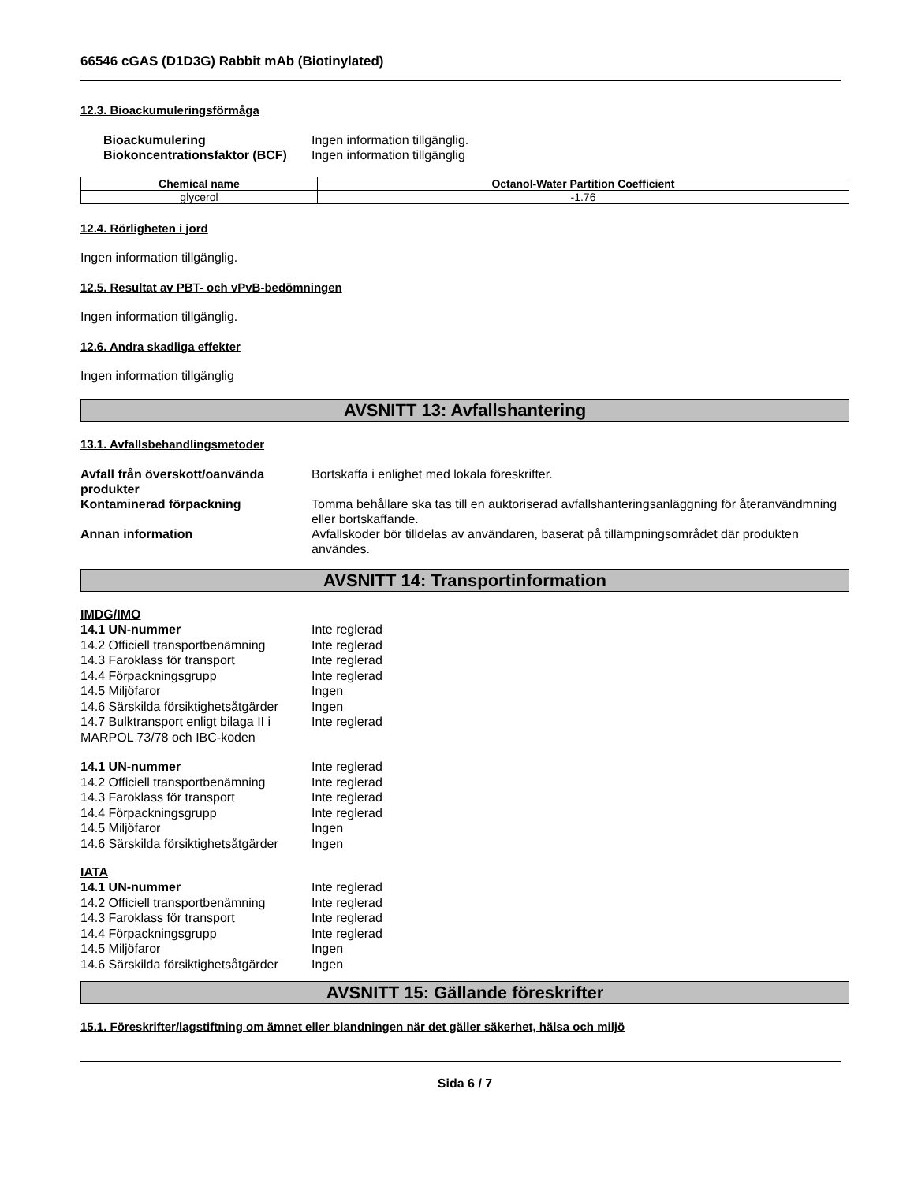66546 cGAS (D1D3G) Rabbit mAb (Biotinylated)
12.3. Bioackumuleringsförmåga
Bioackumulering Ingen information tillgänglig. Biokoncentrationsfaktor (BCF) Ingen information tillgänglig
| Chemical name | Octanol-Water Partition Coefficient |
| --- | --- |
| glycerol | -1.76 |
12.4. Rörligheten i jord
Ingen information tillgänglig.
12.5. Resultat av PBT- och vPvB-bedömningen
Ingen information tillgänglig.
12.6. Andra skadliga effekter
Ingen information tillgänglig
AVSNITT 13: Avfallshantering
13.1. Avfallsbehandlingsmetoder
Avfall från överskott/oanvända produkter Bortskaffa i enlighet med lokala föreskrifter. Kontaminerad förpackning Tomma behållare ska tas till en auktoriserad avfallshanteringsanläggning för återanvändmning eller bortskaffande. Annan information Avfallskoder bör tilldelas av användaren, baserat på tillämpningsområdet där produkten användes.
AVSNITT 14: Transportinformation
IMDG/IMO
14.1 UN-nummer Inte reglerad 14.2 Officiell transportbenämning Inte reglerad 14.3 Faroklass för transport Inte reglerad 14.4 Förpackningsgrupp Inte reglerad 14.5 Miljöfaror Ingen 14.6 Särskilda försiktighetsåtgärder Ingen 14.7 Bulktransport enligt bilaga II i MARPOL 73/78 och IBC-koden Inte reglerad
14.1 UN-nummer Inte reglerad 14.2 Officiell transportbenämning Inte reglerad 14.3 Faroklass för transport Inte reglerad 14.4 Förpackningsgrupp Inte reglerad 14.5 Miljöfaror Ingen 14.6 Särskilda försiktighetsåtgärder Ingen
IATA
14.1 UN-nummer Inte reglerad 14.2 Officiell transportbenämning Inte reglerad 14.3 Faroklass för transport Inte reglerad 14.4 Förpackningsgrupp Inte reglerad 14.5 Miljöfaror Ingen 14.6 Särskilda försiktighetsåtgärder Ingen
AVSNITT 15: Gällande föreskrifter
15.1. Föreskrifter/lagstiftning om ämnet eller blandningen när det gäller säkerhet, hälsa och miljö
Sida 6 / 7